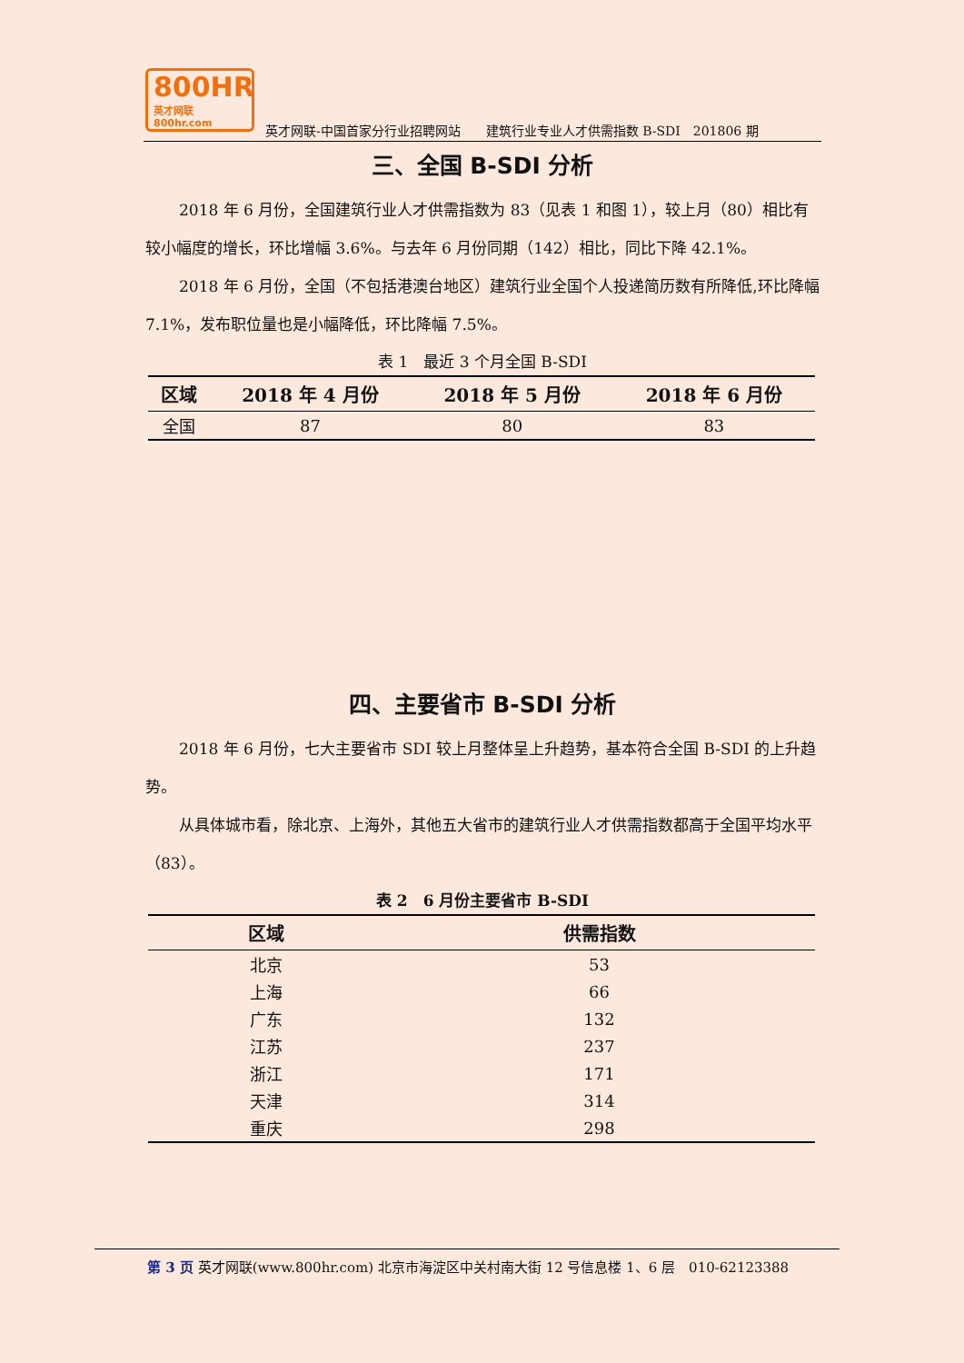800HR
英才网联 800hr.com
英才网联-中国首家分行业招聘网站　　建筑行业专业人才供需指数 B-SDI　201806 期
三、全国 B-SDI 分析
2018 年 6 月份，全国建筑行业人才供需指数为 83（见表 1 和图 1），较上月（80）相比有较小幅度的增长，环比增幅 3.6%。与去年 6 月份同期（142）相比，同比下降 42.1%。
2018 年 6 月份，全国（不包括港澳台地区）建筑行业全国个人投递简历数有所降低,环比降幅 7.1%，发布职位量也是小幅降低，环比降幅 7.5%。
表 1　最近 3 个月全国 B-SDI
| 区域 | 2018 年 4 月份 | 2018 年 5 月份 | 2018 年 6 月份 |
| --- | --- | --- | --- |
| 全国 | 87 | 80 | 83 |
四、主要省市 B-SDI 分析
2018 年 6 月份，七大主要省市 SDI 较上月整体呈上升趋势，基本符合全国 B-SDI 的上升趋势。
从具体城市看，除北京、上海外，其他五大省市的建筑行业人才供需指数都高于全国平均水平（83）。
表 2　6 月份主要省市 B-SDI
| 区域 | 供需指数 |
| --- | --- |
| 北京 | 53 |
| 上海 | 66 |
| 广东 | 132 |
| 江苏 | 237 |
| 浙江 | 171 |
| 天津 | 314 |
| 重庆 | 298 |
第 3 页 英才网联(www.800hr.com) 北京市海淀区中关村南大街 12 号信息楼 1、6 层　010-62123388